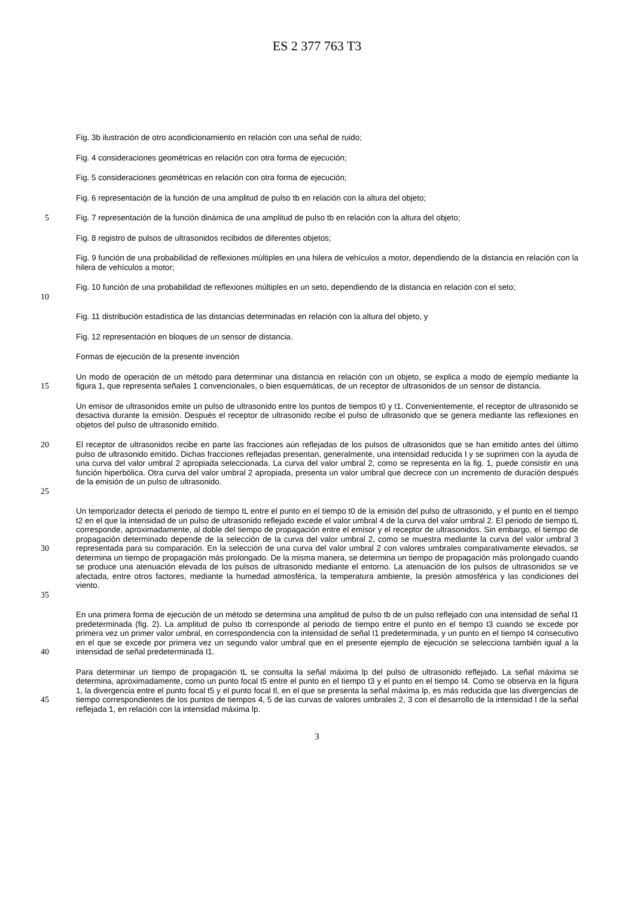ES 2 377 763 T3
Fig. 3b ilustración de otro acondicionamiento en relación con una señal de ruido;
Fig. 4 consideraciones geométricas en relación con otra forma de ejecución;
Fig. 5 consideraciones geométricas en relación con otra forma de ejecución;
Fig. 6 representación de la función de una amplitud de pulso tb en relación con la altura del objeto;
5
Fig. 7 representación de la función dinámica de una amplitud de pulso tb en relación con la altura del objeto;
Fig. 8 registro de pulsos de ultrasonidos recibidos de diferentes objetos;
Fig. 9 función de una probabilidad de reflexiones múltiples en una hilera de vehículos a motor, dependiendo de la distancia en relación con la hilera de vehículos a motor;
10
Fig. 10 función de una probabilidad de reflexiones múltiples en un seto, dependiendo de la distancia en relación con el seto;
Fig. 11 distribución estadística de las distancias determinadas en relación con la altura del objeto, y
Fig. 12 representación en bloques de un sensor de distancia.
Formas de ejecución de la presente invención
15
Un modo de operación de un método para determinar una distancia en relación con un objeto, se explica a modo de ejemplo mediante la figura 1, que representa señales 1 convencionales, o bien esquemáticas, de un receptor de ultrasonidos de un sensor de distancia.
Un emisor de ultrasonidos emite un pulso de ultrasonido entre los puntos de tiempos t0 y t1. Convenientemente, el receptor de ultrasonido se desactiva durante la emisión. Después el receptor de ultrasonido recibe el pulso de ultrasonido que se genera mediante las reflexiones en objetos del pulso de ultrasonido emitido.
20
25
El receptor de ultrasonidos recibe en parte las fracciones aún reflejadas de los pulsos de ultrasonidos que se han emitido antes del último pulso de ultrasonido emitido. Dichas fracciones reflejadas presentan, generalmente, una intensidad reducida I y se suprimen con la ayuda de una curva del valor umbral 2 apropiada seleccionada. La curva del valor umbral 2, como se representa en la fig. 1, puede consistir en una función hiperbólica. Otra curva del valor umbral 2 apropiada, presenta un valor umbral que decrece con un incremento de duración después de la emisión de un pulso de ultrasonido.
30
35
Un temporizador detecta el periodo de tiempo tL entre el punto en el tiempo t0 de la emisión del pulso de ultrasonido, y el punto en el tiempo t2 en el que la intensidad de un pulso de ultrasonido reflejado excede el valor umbral 4 de la curva del valor umbral 2. El periodo de tiempo tL corresponde, aproximadamente, al doble del tiempo de propagación entre el emisor y el receptor de ultrasonidos. Sin embargo, el tiempo de propagación determinado depende de la selección de la curva del valor umbral 2, como se muestra mediante la curva del valor umbral 3 representada para su comparación. En la selección de una curva del valor umbral 2 con valores umbrales comparativamente elevados, se determina un tiempo de propagación más prolongado. De la misma manera, se determina un tiempo de propagación más prolongado cuando se produce una atenuación elevada de los pulsos de ultrasonido mediante el entorno. La atenuación de los pulsos de ultrasonidos se ve afectada, entre otros factores, mediante la humedad atmosférica, la temperatura ambiente, la presión atmosférica y las condiciones del viento.
40
En una primera forma de ejecución de un método se determina una amplitud de pulso tb de un pulso reflejado con una intensidad de señal I1 predeterminada (fig. 2). La amplitud de pulso tb corresponde al periodo de tiempo entre el punto en el tiempo t3 cuando se excede por primera vez un primer valor umbral, en correspondencia con la intensidad de señal I1 predeterminada, y un punto en el tiempo t4 consecutivo en el que se excede por primera vez un segundo valor umbral que en el presente ejemplo de ejecución se selecciona también igual a la intensidad de señal predeterminada I1.
45
Para determinar un tiempo de propagación tL se consulta la señal máxima lp del pulso de ultrasonido reflejado. La señal máxima se determina, aproximadamente, como un punto focal t5 entre el punto en el tiempo t3 y el punto en el tiempo t4. Como se observa en la figura 1, la divergencia entre el punto focal t5 y el punto focal tl, en el que se presenta la señal máxima lp, es más reducida que las divergencias de tiempo correspondientes de los puntos de tiempos 4, 5 de las curvas de valores umbrales 2, 3 con el desarrollo de la intensidad I de la señal reflejada 1, en relación con la intensidad máxima lp.
3